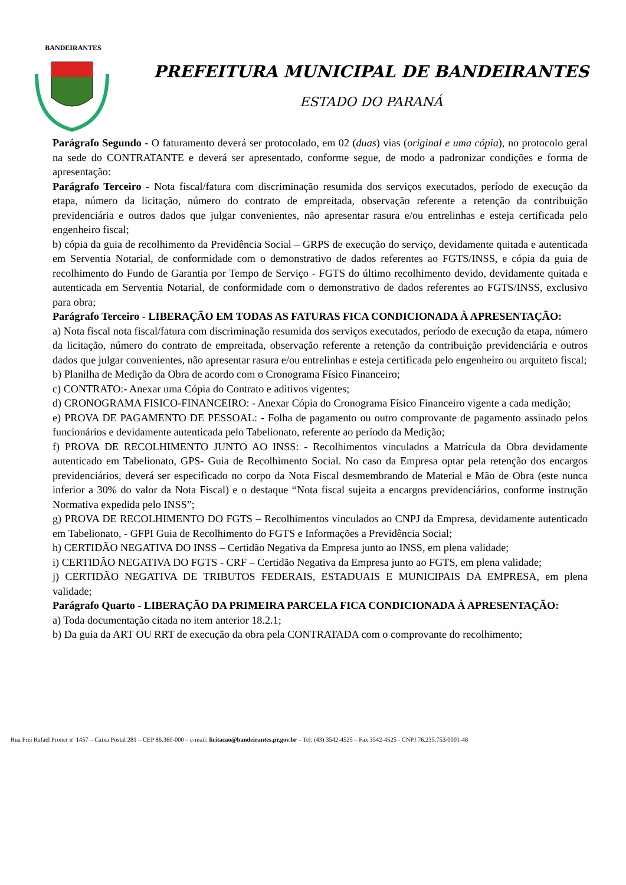BANDEIRANTES
PREFEITURA MUNICIPAL DE BANDEIRANTES
ESTADO DO PARANÁ
Parágrafo Segundo - O faturamento deverá ser protocolado, em 02 (duas) vias (original e uma cópia), no protocolo geral na sede do CONTRATANTE e deverá ser apresentado, conforme segue, de modo a padronizar condições e forma de apresentação:
Parágrafo Terceiro - Nota fiscal/fatura com discriminação resumida dos serviços executados, período de execução da etapa, número da licitação, número do contrato de empreitada, observação referente a retenção da contribuição previdenciária e outros dados que julgar convenientes, não apresentar rasura e/ou entrelinhas e esteja certificada pelo engenheiro fiscal;
b) cópia da guia de recolhimento da Previdência Social – GRPS de execução do serviço, devidamente quitada e autenticada em Serventia Notarial, de conformidade com o demonstrativo de dados referentes ao FGTS/INSS, e cópia da guia de recolhimento do Fundo de Garantia por Tempo de Serviço - FGTS do último recolhimento devido, devidamente quitada e autenticada em Serventia Notarial, de conformidade com o demonstrativo de dados referentes ao FGTS/INSS, exclusivo para obra;
Parágrafo Terceiro - LIBERAÇÃO EM TODAS AS FATURAS FICA CONDICIONADA À APRESENTAÇÃO:
a) Nota fiscal nota fiscal/fatura com discriminação resumida dos serviços executados, período de execução da etapa, número da licitação, número do contrato de empreitada, observação referente a retenção da contribuição previdenciária e outros dados que julgar convenientes, não apresentar rasura e/ou entrelinhas e esteja certificada pelo engenheiro ou arquiteto fiscal;
b) Planilha de Medição da Obra de acordo com o Cronograma Físico Financeiro;
c) CONTRATO:- Anexar uma Cópia do Contrato e aditivos vigentes;
d) CRONOGRAMA FISICO-FINANCEIRO: - Anexar Cópia do Cronograma Físico Financeiro vigente a cada medição;
e) PROVA DE PAGAMENTO DE PESSOAL: - Folha de pagamento ou outro comprovante de pagamento assinado pelos funcionários e devidamente autenticada pelo Tabelionato, referente ao período da Medição;
f) PROVA DE RECOLHIMENTO JUNTO AO INSS: - Recolhimentos vinculados a Matrícula da Obra devidamente autenticado em Tabelionato, GPS- Guia de Recolhimento Social. No caso da Empresa optar pela retenção dos encargos previdenciários, deverá ser especificado no corpo da Nota Fiscal desmembrando de Material e Mão de Obra (este nunca inferior a 30% do valor da Nota Fiscal) e o destaque “Nota fiscal sujeita a encargos previdenciários, conforme instrução Normativa expedida pelo INSS”;
g) PROVA DE RECOLHIMENTO DO FGTS – Recolhimentos vinculados ao CNPJ da Empresa, devidamente autenticado em Tabelionato, - GFPI Guia de Recolhimento do FGTS e Informações a Previdência Social;
h) CERTIDÃO NEGATIVA DO INSS – Certidão Negativa da Empresa junto ao INSS, em plena validade;
i) CERTIDÃO NEGATIVA DO FGTS - CRF – Certidão Negativa da Empresa junto ao FGTS, em plena validade;
j) CERTIDÃO NEGATIVA DE TRIBUTOS FEDERAIS, ESTADUAIS E MUNICIPAIS DA EMPRESA, em plena validade;
Parágrafo Quarto - LIBERAÇÃO DA PRIMEIRA PARCELA FICA CONDICIONADA À APRESENTAÇÃO:
a) Toda documentação citada no item anterior 18.2.1;
b) Da guia da ART OU RRT de execução da obra pela CONTRATADA com o comprovante do recolhimento;
Rua Frei Rafael Proner nº 1457 – Caixa Postal 281 – CEP 86.360-000 – e-mail: licitacao@bandeirantes.pr.gov.br – Tel: (43) 3542-4525 – Fax 3542-4525 - CNPJ 76.235.753/0001-48